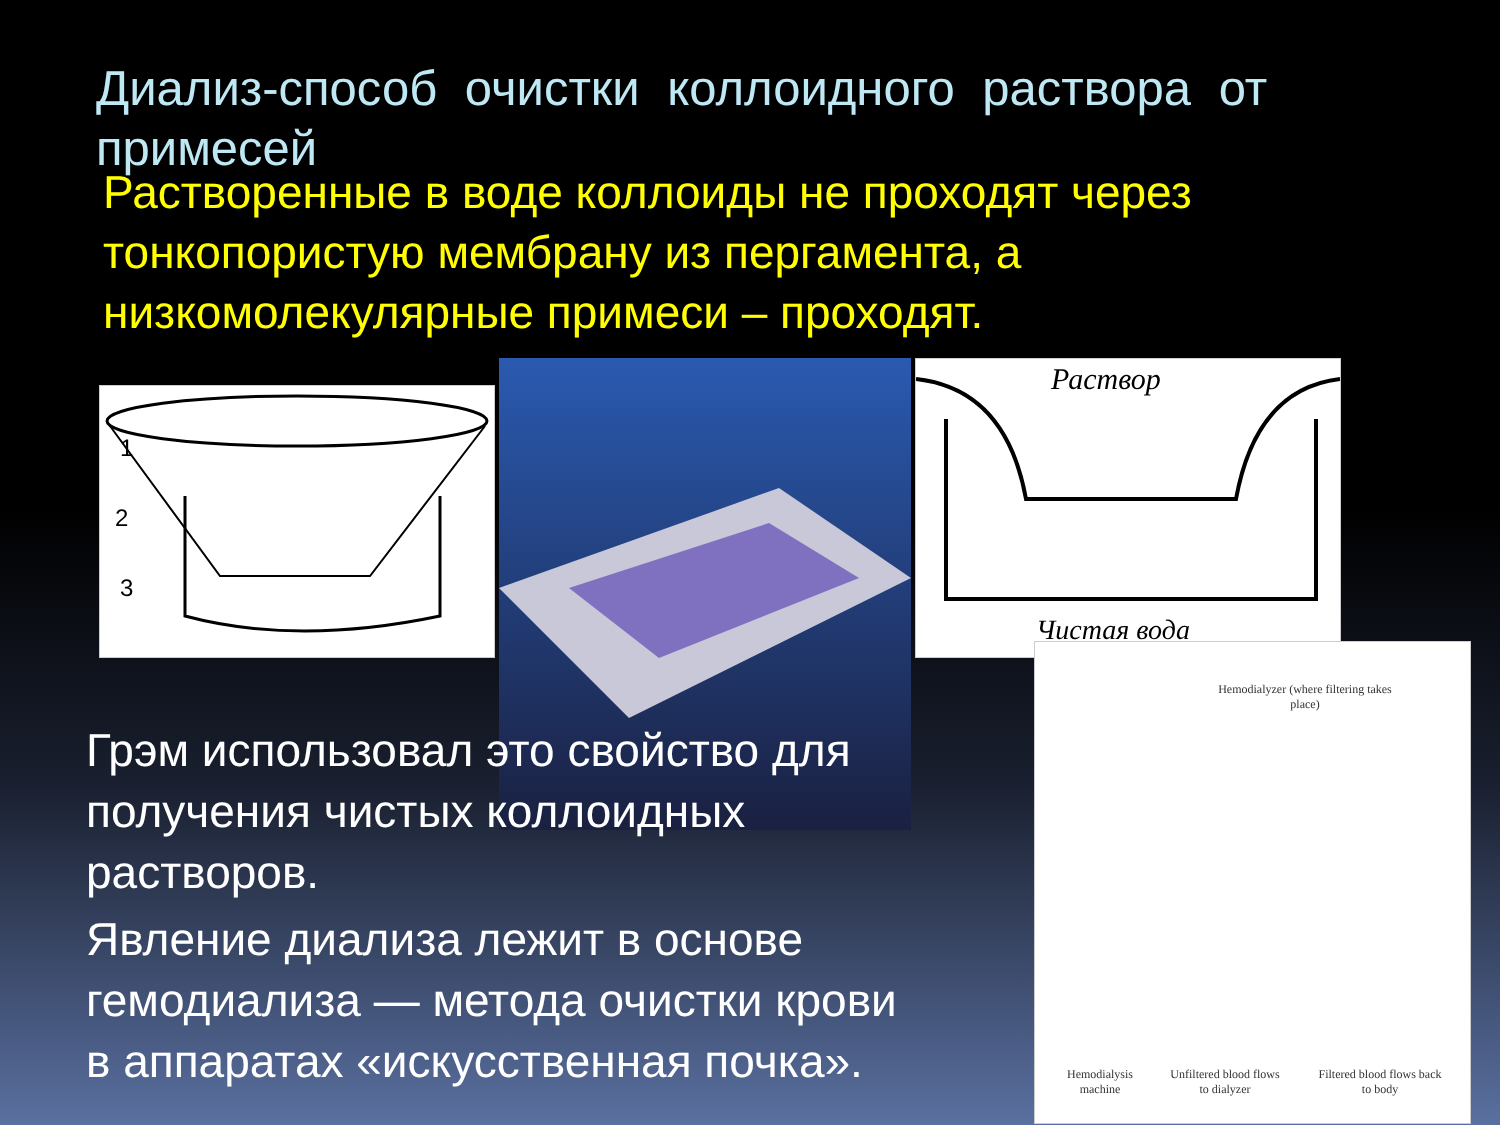Диализ-способ очистки коллоидного раствора от примесей
Растворенные в воде коллоиды не проходят через тонкопористую мембрану из пергамента, а низкомолекулярные примеси – проходят.
1
2
3
Раствор
Чистая вода
Hemodialyzer (where filtering takes place)
Hemodialysis machine
Unfiltered blood flows to dialyzer
Filtered blood flows back to body
Грэм использовал это свойство для получения чистых коллоидных растворов.
Явление диализа лежит в основе гемодиализа — метода очистки крови в аппаратах «искусственная почка».